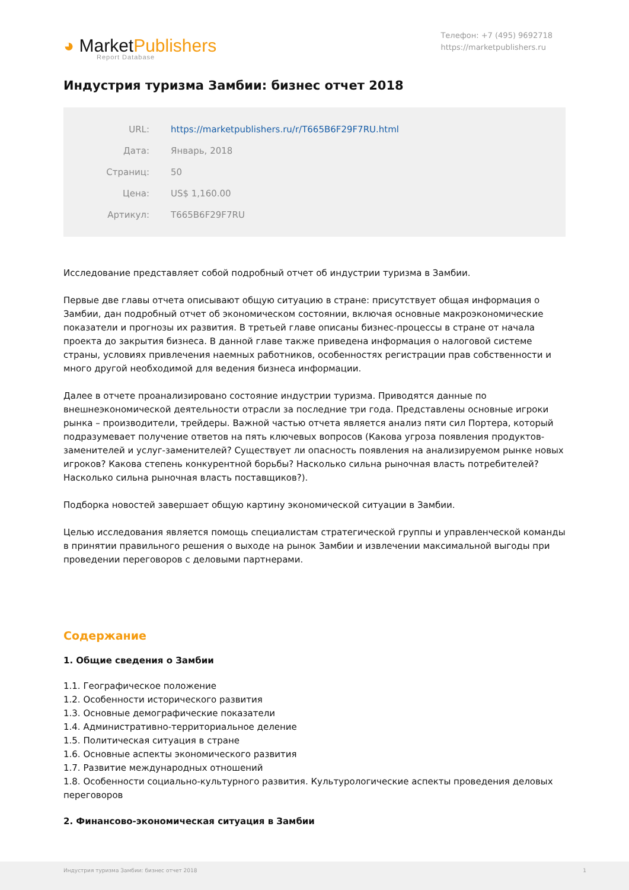◕ MarketPublishers
Report Database
Телефон: +7 (495) 9692718
https://marketpublishers.ru
Индустрия туризма Замбии: бизнес отчет 2018
| URL: | https://marketpublishers.ru/r/T665B6F29F7RU.html |
| Дата: | Январь, 2018 |
| Страниц: | 50 |
| Цена: | US$ 1,160.00 |
| Артикул: | T665B6F29F7RU |
Исследование представляет собой подробный отчет об индустрии туризма в Замбии.
Первые две главы отчета описывают общую ситуацию в стране: присутствует общая информация о Замбии, дан подробный отчет об экономическом состоянии, включая основные макроэкономические показатели и прогнозы их развития. В третьей главе описаны бизнес-процессы в стране от начала проекта до закрытия бизнеса. В данной главе также приведена информация о налоговой системе страны, условиях привлечения наемных работников, особенностях регистрации прав собственности и много другой необходимой для ведения бизнеса информации.
Далее в отчете проанализировано состояние индустрии туризма. Приводятся данные по внешнеэкономической деятельности отрасли за последние три года. Представлены основные игроки рынка – производители, трейдеры. Важной частью отчета является анализ пяти сил Портера, который подразумевает получение ответов на пять ключевых вопросов (Какова угроза появления продуктов-заменителей и услуг-заменителей? Существует ли опасность появления на анализируемом рынке новых игроков? Какова степень конкурентной борьбы? Насколько сильна рыночная власть потребителей? Насколько сильна рыночная власть поставщиков?).
Подборка новостей завершает общую картину экономической ситуации в Замбии.
Целью исследования является помощь специалистам стратегической группы и управленческой команды в принятии правильного решения о выходе на рынок Замбии и извлечении максимальной выгоды при проведении переговоров с деловыми партнерами.
Содержание
1. Общие сведения о Замбии
1.1. Географическое положение
1.2. Особенности исторического развития
1.3. Основные демографические показатели
1.4. Административно-территориальное деление
1.5. Политическая ситуация в стране
1.6. Основные аспекты экономического развития
1.7. Развитие международных отношений
1.8. Особенности социально-культурного развития. Культурологические аспекты проведения деловых переговоров
2. Финансово-экономическая ситуация в Замбии
Индустрия туризма Замбии: бизнес отчет 2018 1